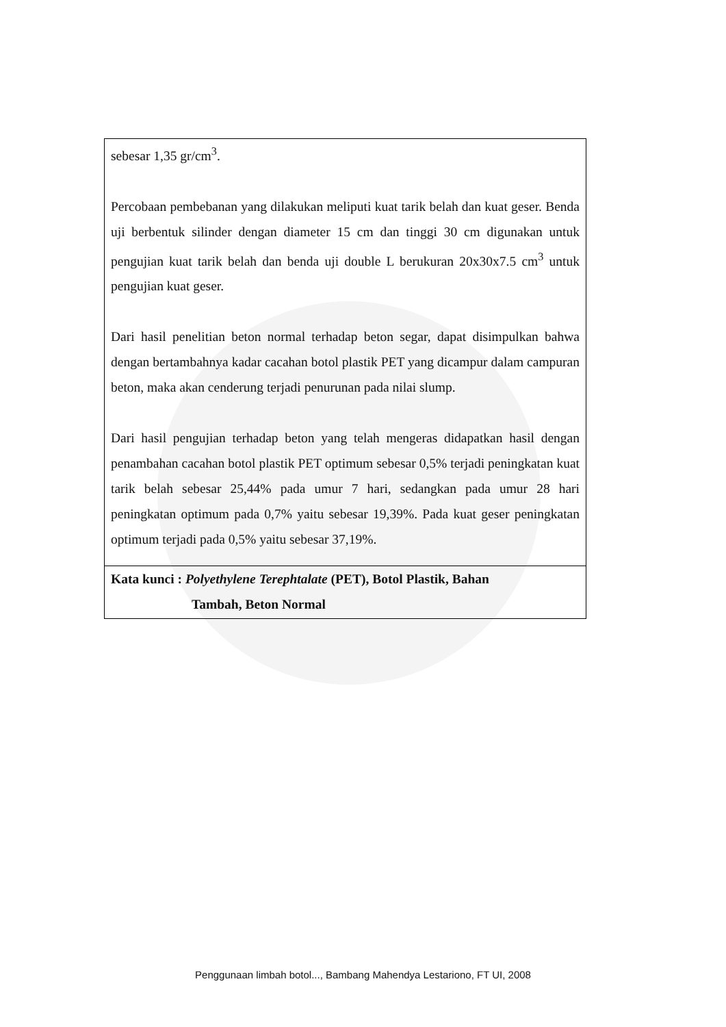sebesar 1,35 gr/cm<sup>3</sup>.
Percobaan pembebanan yang dilakukan meliputi kuat tarik belah dan kuat geser. Benda uji berbentuk silinder dengan diameter 15 cm dan tinggi 30 cm digunakan untuk pengujian kuat tarik belah dan benda uji double L berukuran 20x30x7.5 cm<sup>3</sup> untuk pengujian kuat geser.
Dari hasil penelitian beton normal terhadap beton segar, dapat disimpulkan bahwa dengan bertambahnya kadar cacahan botol plastik PET yang dicampur dalam campuran beton, maka akan cenderung terjadi penurunan pada nilai slump.
Dari hasil pengujian terhadap beton yang telah mengeras didapatkan hasil dengan penambahan cacahan botol plastik PET optimum sebesar 0,5% terjadi peningkatan kuat tarik belah sebesar 25,44% pada umur 7 hari, sedangkan pada umur 28 hari peningkatan optimum pada 0,7% yaitu sebesar 19,39%. Pada kuat geser peningkatan optimum terjadi pada 0,5% yaitu sebesar 37,19%.
Kata kunci : Polyethylene Terephtalate (PET), Botol Plastik, Bahan
Tambah, Beton Normal
Penggunaan limbah botol..., Bambang Mahendya Lestariono, FT UI, 2008